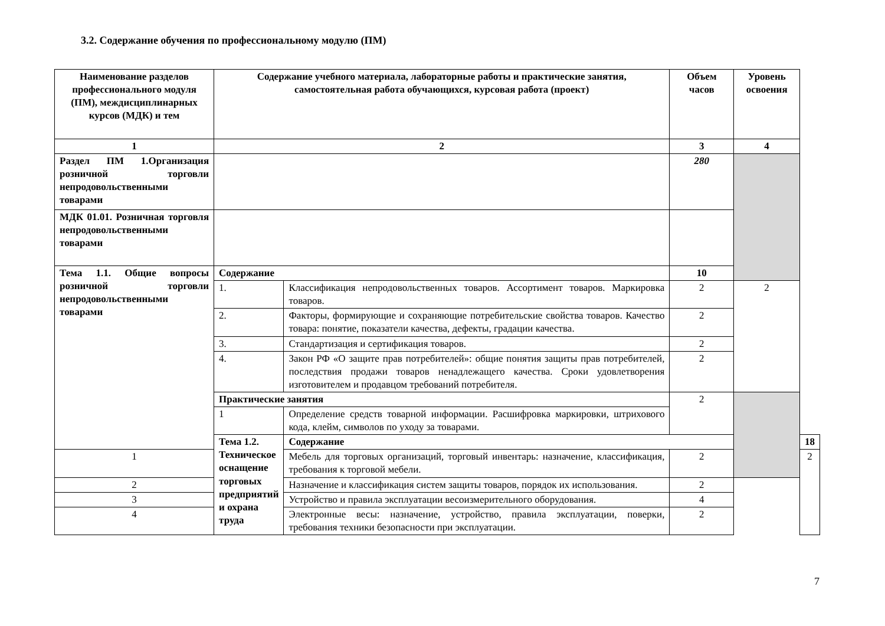3.2. Содержание обучения по профессиональному модулю (ПМ)
| Наименование разделов профессионального модуля (ПМ), междисциплинарных курсов (МДК) и тем | Содержание учебного материала, лабораторные работы и практические занятия, самостоятельная работа обучающихся, курсовая работа (проект) | | Объем часов | Уровень освоения | |
| --- | --- | --- | --- | --- | --- |
| 1 | 2 | | 3 | 4 | |
| Раздел ПМ 1.Организация розничной торговли непродовольственными товарами | | | 280 | | |
| МДК 01.01. Розничная торговля непродовольственными товарами | | | | | |
| Тема 1.1. Общие вопросы розничной торговли непродовольственными товарами | Содержание | | 10 | | |
| | 1. | Классификация непродовольственных товаров. Ассортимент товаров. Маркировка товаров. | 2 | 2 | |
| | 2. | Факторы, формирующие и сохраняющие потребительские свойства товаров. Качество товара: понятие, показатели качества, дефекты, градации качества. | 2 | | |
| | 3. | Стандартизация и сертификация товаров. | 2 | | |
| | 4. | Закон РФ «О защите прав потребителей»: общие понятия защиты прав потребителей, последствия продажи товаров ненадлежащего качества. Сроки удовлетворения изготовителем и продавцом требований потребителя. | 2 | | |
| | Практические занятия | | 2 | | |
| | 1 | Определение средств товарной информации. Расшифровка маркировки, штрихового кода, клейм, символов по уходу за товарами. | | | |
| | Тема 1.2. Техническое оснащение торговых предприятий и охрана труда | Содержание | | | 18 |
| 1 | | Мебель для торговых организаций, торговый инвентарь: назначение, классификация, требования к торговой мебели. | 2 | | 2 |
| 2 | | Назначение и классификация систем защиты товаров, порядок их использования. | 2 | | |
| 3 | | Устройство и правила эксплуатации весоизмерительного оборудования. | 4 | | |
| 4 | | Электронные весы: назначение, устройство, правила эксплуатации, поверки, требования техники безопасности при эксплуатации. | 2 | | |
7